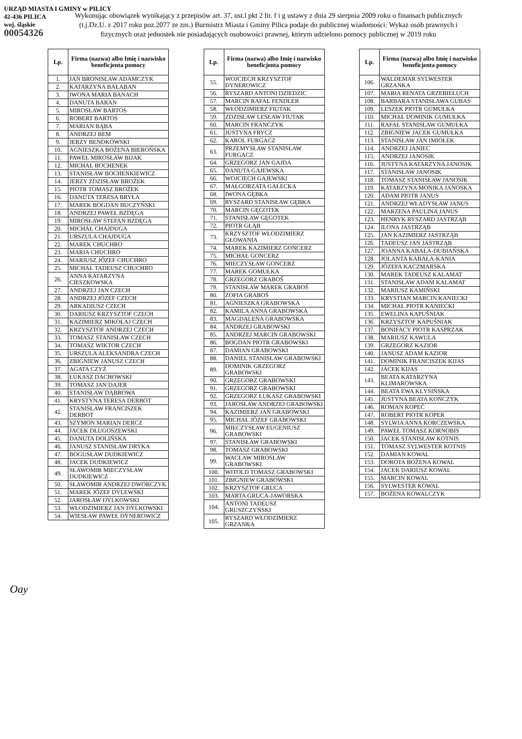URZĄD MIASTA I GMINY w PILICY
42-436 PILICA
woj. śląskie
00054326
Wykonując obowiązek wynikający z przepisów art. 37, ust.l pkt 2 lit. f i g ustawy z dnia 29 sierpnia 2009 roku o finansach publicznych (t.j.Dz.U. z 2017 roku poz.2077 ze zm.) Burmistrz Miasta i Gminy Pilica podaje do publicznej wiadomości: Wykaz osób prawnych i fizycznych oraz jednostek nie posiadających osobowości prawnej, którym udzielono pomocy publicznej w 2019 roku
| Lp. | Firma (nazwa) albo Imię i nazwisko beneficjenta pomocy |
| --- | --- |
| 1. | JAN BRONISŁAW ADAMCZYK |
| 2. | KATARZYNA BAŁABAN |
| 3. | IWONA MARIA BANACH |
| 4. | DANUTA BARAN |
| 5. | MIROSŁAW BARTOS |
| 6. | ROBERT BARTOS |
| 7. | MARIAN BĄBA |
| 8. | ANDRZEJ BEM |
| 9. | JERZY BENDKOWSKI |
| 10. | AGNIESZKA BOŻENA BIEROŃSKA |
| 11. | PAWEŁ MIROSŁAW BIJAK |
| 12. | MICHAŁ BOCHENEK |
| 13. | STANISŁAW BOCHENKIEWICZ |
| 14. | JERZY ZDZISŁAW BROŻEK |
| 15. | PIOTR TOMASZ BROŻEK |
| 16. | DANUTA TERESA BRYŁA |
| 17. | MAREK BOGDAN BUCZYŃSKI |
| 18. | ANDRZEJ PAWEŁ BZDĘGA |
| 19. | MIROSŁAW STEFAN BZDĘGA |
| 20. | MICHAŁ CHAJDUGA |
| 21. | URSZULA CHAJDUGA |
| 22. | MAREK CHUCHRO |
| 23. | MARIA CHUCHRO |
| 24. | MARIUSZ JÓZEF CHUCHRO |
| 25. | MICHAŁ TADEUSZ CHUCHRO |
| 26. | ANNA KATARZYNA CIESZKOWSKA |
| 27. | ANDRZEJ JAN CZECH |
| 28. | ANDRZEJ JÓZEF CZECH |
| 29. | ARKADIUSZ CZECH |
| 30. | DARIUSZ KRZYSZTOF CZECH |
| 31. | KAZIMIERZ MIKOŁAJ CZECH |
| 32. | KRZYSZTOF ANDRZEJ CZECH |
| 33. | TOMASZ STANISŁAW CZECH |
| 34. | TOMASZ WIKTOR CZECH |
| 35. | URSZULA ALEKSANDRA CZECH |
| 36. | ZBIGNIEW JANUSZ CZECH |
| 37. | AGATA CZYŻ |
| 38. | ŁUKASZ DACHOWSKI |
| 39. | TOMASZ JAN DAJER |
| 40. | STANISŁAW DĄBROWA |
| 41. | KRYSTYNA TERESA DERBOT |
| 42. | STANISŁAW FRANCISZEK DERBOT |
| 43. | SZYMON MARIAN DERCZ |
| 44. | JACEK DŁUGOSZEWSKI |
| 45. | DANUTA DOLIŃSKA |
| 46. | JANUSZ STANISŁAW DRYKA |
| 47. | BOGUSŁAW DUDKIEWICZ |
| 48. | JACEK DUDKIEWICZ |
| 49. | SŁAWOMIR MIECZYSŁAW DUDKIEWICZ |
| 50. | SŁAWOMIR ANDRZEJ DWORCZYK |
| 51. | MAREK JÓZEF DYLEWSKI |
| 52. | JAROSŁAW DYLKOWSKI |
| 53. | WŁODZIMIERZ JAN DYLKOWSKI |
| 54. | WIESŁAW PAWEŁ DYNEROWICZ |
| Lp. | Firma (nazwa) albo Imię i nazwisko beneficjenta pomocy |
| --- | --- |
| 55. | WOJCIECH KRZYSZTOF DYNEROWICZ |
| 56. | RYSZARD ANTONI DZIEDZIC |
| 57. | MARCIN RAFAŁ FENDLER |
| 58. | WŁODZIMIERZ FIUTAK |
| 59. | ZDZISŁAW LESŁAW FIUTAK |
| 60. | MARCIN FRANCZYK |
| 61. | JUSTYNA FRYCZ |
| 62. | KAROL FURGACZ |
| 63. | PRZEMYSŁAW STANISŁAW FURGACZ |
| 64. | GRZEGORZ JAN GAJDA |
| 65. | DANUTA GAJEWSKA |
| 66. | WOJCIECH GAJEWSKI |
| 67. | MAŁGORZATA GAŁECKA |
| 68. | IWONA GĘBKA |
| 69. | RYSZARD STANISŁAW GĘBKA |
| 70. | MARCIN GĘGOTEK |
| 71. | STANISŁAW GĘGOTEK |
| 72. | PIOTR GŁĄB |
| 73. | KRZYSZTOF WŁODZIMIERZ GŁOWANIA |
| 74. | MAREK KAZIMIERZ GONCERZ |
| 75. | MICHAŁ GONCERZ |
| 76. | MIECZYSŁAW GONCERZ |
| 77. | MAREK GOMUŁKA |
| 78. | GRZEGORZ GRABOŚ |
| 79. | STANISŁAW MAREK GRABOŚ |
| 80. | ZOFIA GRABOŚ |
| 81. | AGNIESZKA GRABOWSKA |
| 82. | KAMILA ANNA GRABOWSKA |
| 83. | MAGDALENA GRABOWSKA |
| 84. | ANDRZEJ GRABOWSKI |
| 85. | ANDRZEJ MARCIN GRABOWSKI |
| 86. | BOGDAN PIOTR GRABOWSKI |
| 87. | DAMIAN GRABOWSKI |
| 88. | DANIEL STANISŁAW GRABOWSKI |
| 89. | DOMINIK GRZEGORZ GRABOWSKI |
| 90. | GRZEGORZ GRABOWSKI |
| 91. | GRZEGORZ GRABOWSKI |
| 92. | GRZEGORZ ŁUKASZ GRABOWSKI |
| 93. | JAROSŁAW ANDRZEJ GRABOWSKI |
| 94. | KAZIMIERZ JAN GRABOWSKI |
| 95. | MICHAŁ JÓZEF GRABOWSKI |
| 96. | MIECZYSŁAW EUGENIUSZ GRABOWSKI |
| 97. | STANISŁAW GRABOWSKI |
| 98. | TOMASZ GRABOWSKI |
| 99. | WACŁAW MIROSŁAW GRABOWSKI |
| 100. | WITOLD TOMASZ GRABOWSKI |
| 101. | ZBIGNIEW GRABOWSKI |
| 102. | KRZYSZTOF GRUCA |
| 103. | MARTA GRUCA-JAWORSKA |
| 104. | ANTONI TADEUSZ GRUSZCZYŃSKI |
| 105. | RYSZARD WŁODZIMIERZ GRZANKA |
| Lp. | Firma (nazwa) albo Imię i nazwisko beneficjenta pomocy |
| --- | --- |
| 106. | WALDEMAR SYLWESTER GRZANKA |
| 107. | MARIA RENATA GRZEBIEŁUCH |
| 108. | BARBARA STANISŁAWA GUBAS |
| 109. | LESZEK PIOTR GUMUŁKA |
| 110. | MICHAŁ DOMINIK GUMUŁKA |
| 111. | RAFAŁ STANISŁAW GUMUŁKA |
| 112. | ZBIGNIEW JACEK GUMUŁKA |
| 113. | STANISŁAW JAN IMIOŁEK |
| 114. | ANDRZEJ JANIEC |
| 115. | ANDRZEJ JANOSIK |
| 116. | JUSTYNA KATARZYNA JANOSIK |
| 117. | STANISŁAW JANOSIK |
| 118. | TOMASZ STANISŁAW JANOSIK |
| 119. | KATARZYNA MONIKA JANOSKA |
| 120. | ADAM PIOTR JANUS |
| 121. | ANDRZEJ WŁADYSŁAW JANUS |
| 122. | MARZENA PAULINA JANUS |
| 123. | HENRYK RYSZARD JASTRZĄB |
| 124. | ILONA JASTRZĄB |
| 125. | JAN KAZIMIERZ JASTRZĄB |
| 126. | TADEUSZ JAN JASTRZĄB |
| 127. | JOANNA KABAŁA-DUBIAŃSKA |
| 128. | JOLANTA KABAŁA-KANIA |
| 129. | JÓZEFA KACZMARSKA |
| 130. | MAREK TADEUSZ KALAMAT |
| 131. | STANISŁAW ADAM KALAMAT |
| 132. | MARIUSZ KAMIŃSKI |
| 133. | KRYSTIAN MARCIN KANIECKI |
| 134. | MICHAŁ PIOTR KANIECKI |
| 135. | EWELINA KAPUŚNIAK |
| 136. | KRZYSZTOF KAPUŚNIAK |
| 137. | BONIFACY PIOTR KASPRZAK |
| 138. | MARIUSZ KAWULA |
| 139. | GRZEGORZ KAZIOR |
| 140. | JANUSZ ADAM KAZIOR |
| 141. | DOMINIK FRANCISZEK KIJAS |
| 142. | JACEK KIJAS |
| 143. | BEATA KATARZYNA KLIMAROWSKA |
| 144. | BEATA EWA KŁYSIŃSKA |
| 145. | JUSTYNA BEATA KOŃCZYK |
| 146. | ROMAN KOPEĆ |
| 147. | ROBERT PIOTR KOPER |
| 148. | SYLWIA ANNA KORCZEWSKA |
| 149. | PAWEŁ TOMASZ KORNOBIS |
| 150. | JACEK STANISŁAW KOTNIS |
| 151. | TOMASZ SYLWESTER KOTNIS |
| 152. | DAMIAN KOWAL |
| 153. | DOROTA BOŻENA KOWAL |
| 154. | JACEK DARIUSZ KOWAL |
| 155. | MARCIN KOWAL |
| 156. | SYLWESTER KOWAL |
| 157. | BOŻENA KOWALCZYK |
Oay